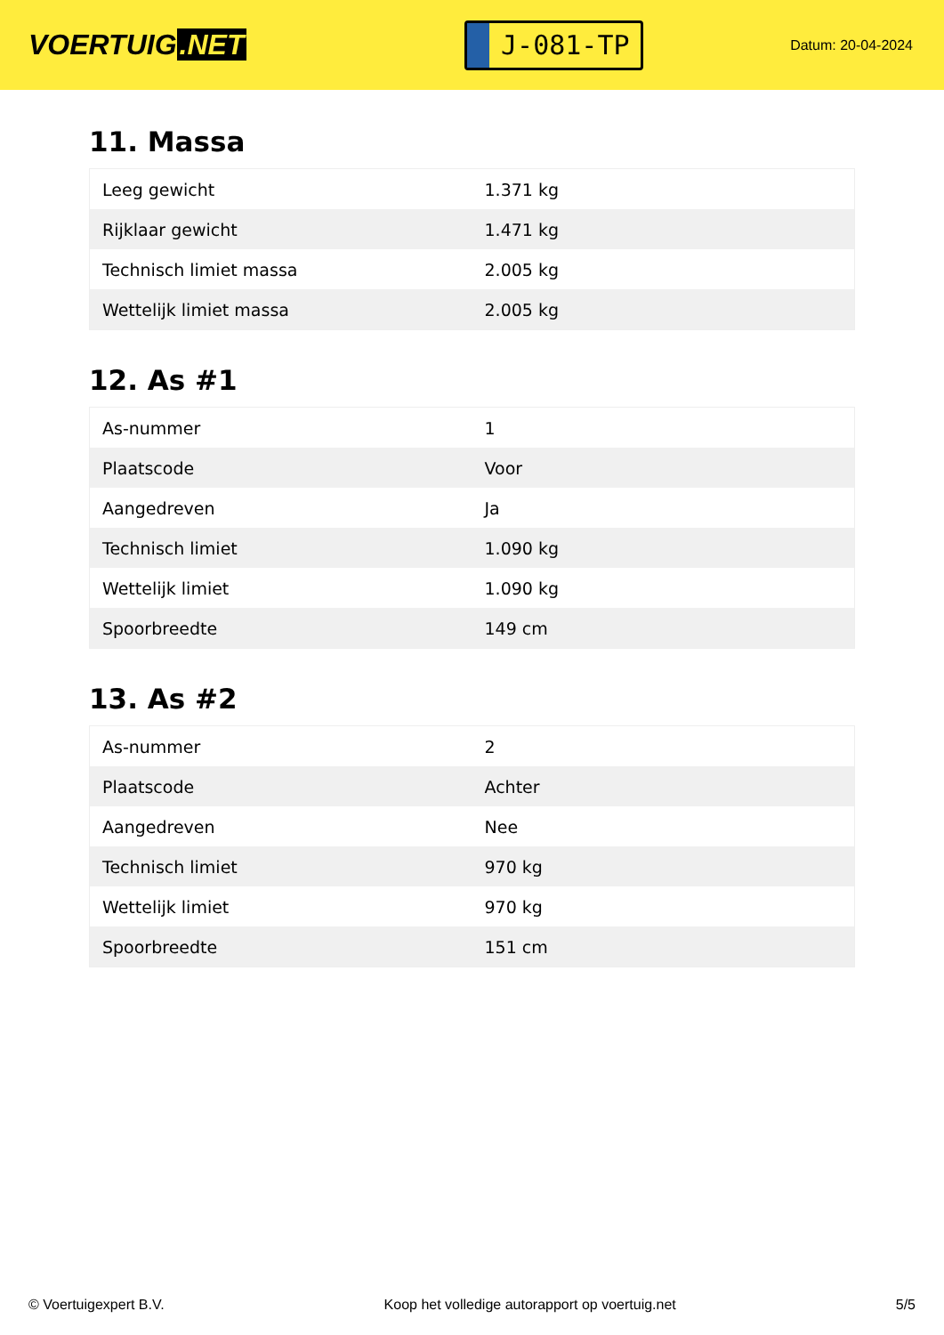VOERTUIG.NET
J-081-TP
Datum: 20-04-2024
11. Massa
| Leeg gewicht | 1.371 kg |
| Rijklaar gewicht | 1.471 kg |
| Technisch limiet massa | 2.005 kg |
| Wettelijk limiet massa | 2.005 kg |
12. As #1
| As-nummer | 1 |
| Plaatscode | Voor |
| Aangedreven | Ja |
| Technisch limiet | 1.090 kg |
| Wettelijk limiet | 1.090 kg |
| Spoorbreedte | 149 cm |
13. As #2
| As-nummer | 2 |
| Plaatscode | Achter |
| Aangedreven | Nee |
| Technisch limiet | 970 kg |
| Wettelijk limiet | 970 kg |
| Spoorbreedte | 151 cm |
© Voertuigexpert B.V. Koop het volledige autorapport op voertuig.net 5/5